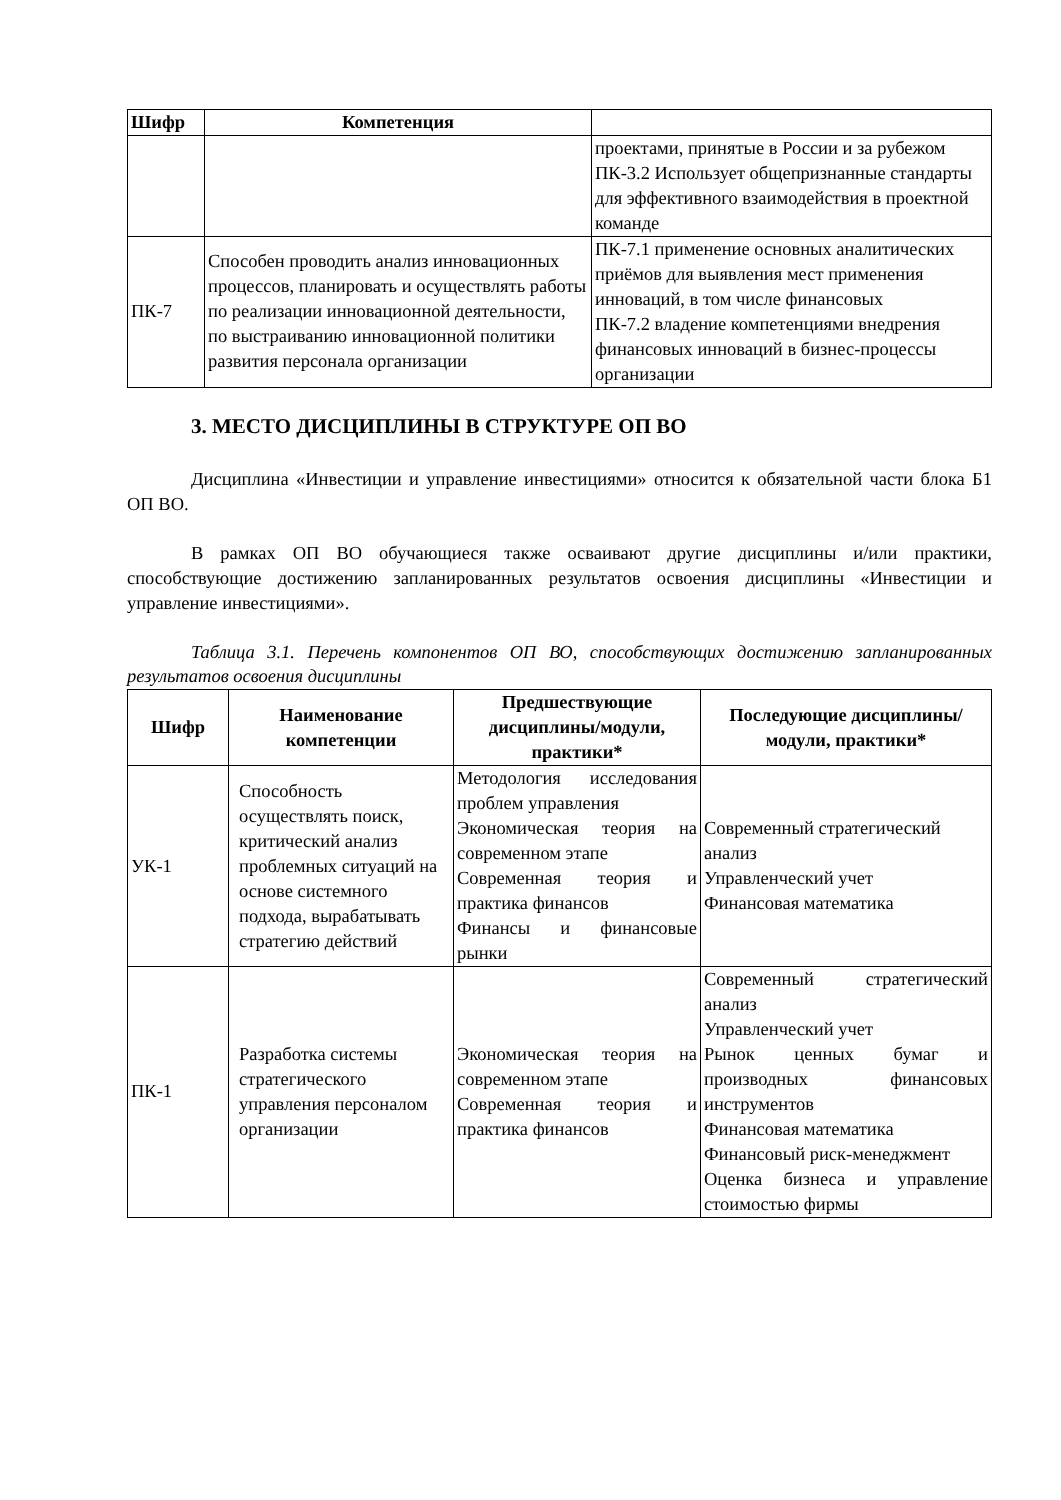| Шифр | Компетенция | |
| --- | --- | --- |
| | | проектами, принятые в России и за рубежом ПК-3.2 Использует общепризнанные стандарты для эффективного взаимодействия в проектной команде |
| ПК-7 | Способен проводить анализ инновационных процессов, планировать и осуществлять работы по реализации инновационной деятельности, по выстраиванию инновационной политики развития персонала организации | ПК-7.1 применение основных аналитических приёмов для выявления мест применения инноваций, в том числе финансовых ПК-7.2 владение компетенциями внедрения финансовых инноваций в бизнес-процессы организации |
3. МЕСТО ДИСЦИПЛИНЫ В СТРУКТУРЕ ОП ВО
Дисциплина «Инвестиции и управление инвестициями» относится к обязательной части блока Б1 ОП ВО.
В рамках ОП ВО обучающиеся также осваивают другие дисциплины и/или практики, способствующие достижению запланированных результатов освоения дисциплины «Инвестиции и управление инвестициями».
Таблица 3.1. Перечень компонентов ОП ВО, способствующих достижению запланированных результатов освоения дисциплины
| Шифр | Наименование компетенции | Предшествующие дисциплины/модули, практики* | Последующие дисциплины/модули, практики* |
| --- | --- | --- | --- |
| УК-1 | Способность осуществлять поиск, критический анализ проблемных ситуаций на основе системного подхода, вырабатывать стратегию действий | Методология исследования проблем управления Экономическая теория на современном этапе Современная теория и практика финансов Финансы и финансовые рынки | Современный стратегический анализ Управленческий учет Финансовая математика |
| ПК-1 | Разработка системы стратегического управления персоналом организации | Экономическая теория на современном этапе Современная теория и практика финансов | Современный стратегический анализ Управленческий учет Рынок ценных бумаг и производных финансовых инструментов Финансовая математика Финансовый риск-менеджмент Оценка бизнеса и управление стоимостью фирмы |